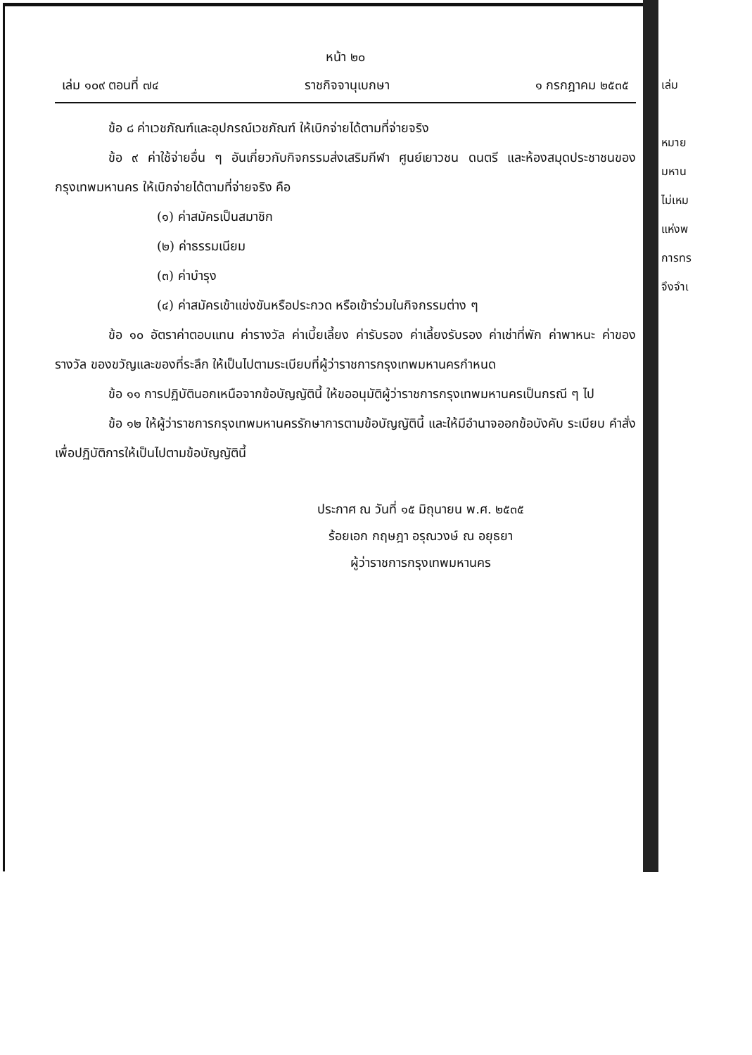หน้า ๒๐
เล่ม ๑๐๙ ตอนที่ ๗๔ ราชกิจจานุเบกษา ๑ กรกฎาคม ๒๕๓๕
ข้อ ๘ ค่าเวชภัณฑ์และอุปกรณ์เวชภัณฑ์ ให้เบิกจ่ายได้ตามที่จ่ายจริง
ข้อ ๙ ค่าใช้จ่ายอื่น ๆ อันเกี่ยวกับกิจกรรมส่งเสริมกีฬา ศูนย์เยาวชน ดนตรี และห้องสมุดประชาชนของกรุงเทพมหานคร ให้เบิกจ่ายได้ตามที่จ่ายจริง คือ
(๑) ค่าสมัครเป็นสมาชิก
(๒) ค่าธรรมเนียม
(๓) ค่าบำรุง
(๔) ค่าสมัครเข้าแข่งขันหรือประกวด หรือเข้าร่วมในกิจกรรมต่าง ๆ
ข้อ ๑๐ อัตราค่าตอบแทน ค่ารางวัล ค่าเบี้ยเลี้ยง ค่ารับรอง ค่าเลี้ยงรับรอง ค่าเช่าที่พัก ค่าพาหนะ ค่าของรางวัล ของขวัญและของที่ระลึก ให้เป็นไปตามระเบียบที่ผู้ว่าราชการกรุงเทพมหานครกำหนด
ข้อ ๑๑ การปฏิบัตินอกเหนือจากข้อบัญญัตินี้ ให้ขออนุมัติผู้ว่าราชการกรุงเทพมหานครเป็นกรณี ๆ ไป
ข้อ ๑๒ ให้ผู้ว่าราชการกรุงเทพมหานครรักษาการตามข้อบัญญัตินี้ และให้มีอำนาจออกข้อบังคับ ระเบียบ คำสั่ง เพื่อปฏิบัติการให้เป็นไปตามข้อบัญญัตินี้
ประกาศ ณ วันที่ ๑๕ มิถุนายน พ.ศ. ๒๕๓๕
ร้อยเอก กฤษฎา อรุณวงษ์ ณ อยุธยา
ผู้ว่าราชการกรุงเทพมหานคร
เล่ม
หมาย
มหาน
ไม่เหม
แห่งพ
การทร
จึงจำเ